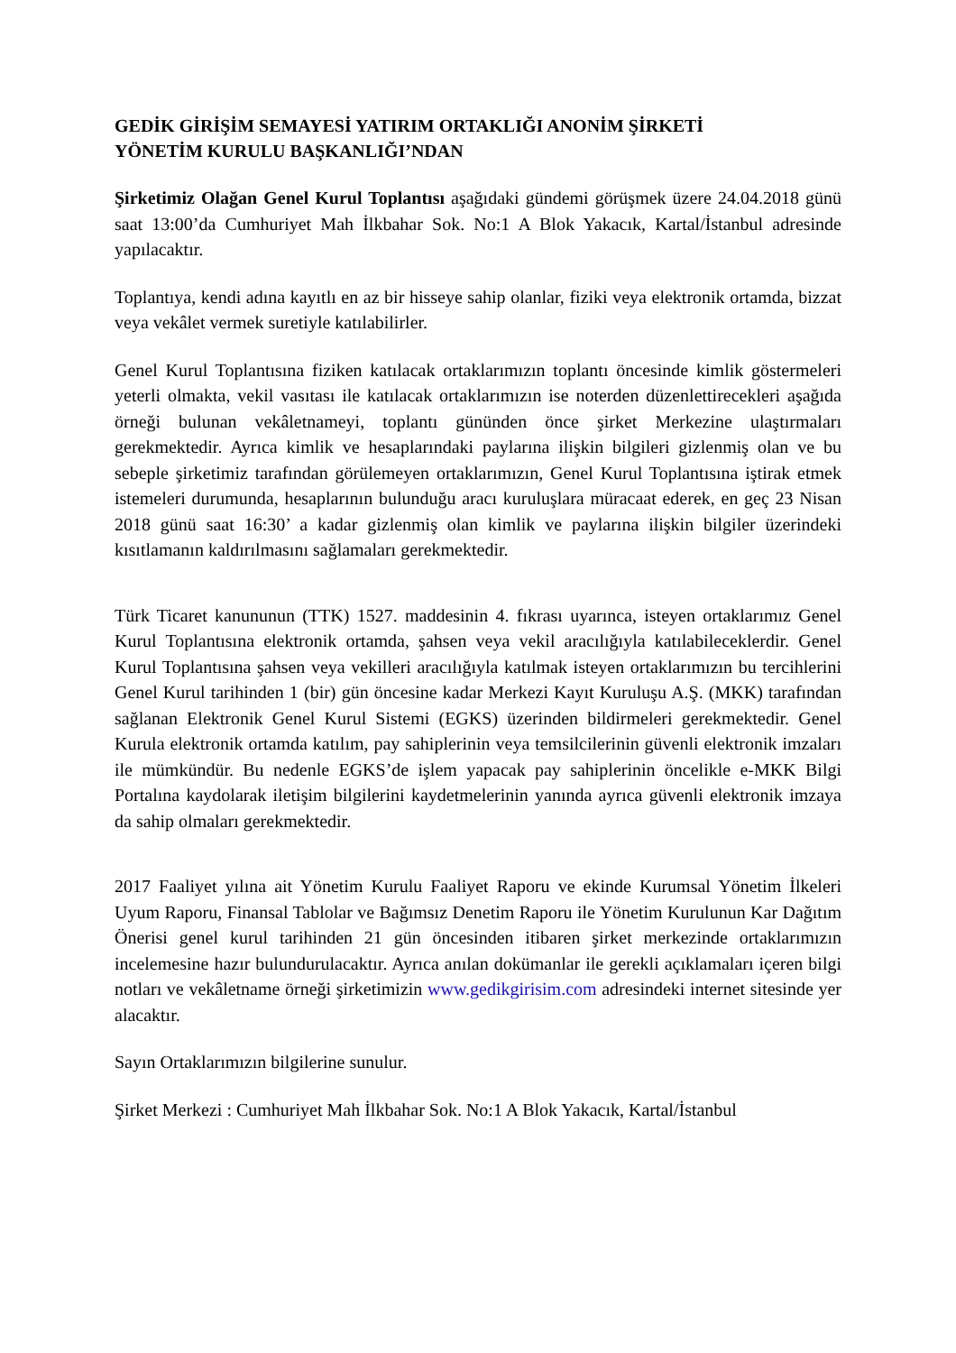GEDİK GİRİŞİM SEMAYESİ YATIRIM ORTAKLIĞI ANONİM ŞİRKETİ
YÖNETİM KURULU BAŞKANLIĞI’NDAN
Şirketimiz Olağan Genel Kurul Toplantısı aşağıdaki gündemi görüşmek üzere 24.04.2018 günü saat 13:00’da Cumhuriyet Mah İlkbahar Sok. No:1 A Blok Yakacık, Kartal/İstanbul adresinde yapılacaktır.
Toplantıya, kendi adına kayıtlı en az bir hisseye sahip olanlar, fiziki veya elektronik ortamda, bizzat veya vekâlet vermek suretiyle katılabilirler.
Genel Kurul Toplantısına fiziken katılacak ortaklarımızın toplantı öncesinde kimlik göstermeleri yeterli olmakta, vekil vasıtası ile katılacak ortaklarımızın ise noterden düzenlettirecekleri aşağıda örneği bulunan vekâletnameyi, toplantı gününden önce şirket Merkezine ulaştırmaları gerekmektedir. Ayrıca kimlik ve hesaplarındaki paylarına ilişkin bilgileri gizlenmiş olan ve bu sebeple şirketimiz tarafından görülemeyen ortaklarımızın, Genel Kurul Toplantısına iştirak etmek istemeleri durumunda, hesaplarının bulunduğu aracı kuruluşlara müracaat ederek, en geç 23 Nisan 2018 günü saat 16:30’ a kadar gizlenmiş olan kimlik ve paylarına ilişkin bilgiler üzerindeki kısıtlamanın kaldırılmasını sağlamaları gerekmektedir.
Türk Ticaret kanununun (TTK) 1527. maddesinin 4. fıkrası uyarınca, isteyen ortaklarımız Genel Kurul Toplantısına elektronik ortamda, şahsen veya vekil aracılığıyla katılabileceklerdir. Genel Kurul Toplantısına şahsen veya vekilleri aracılığıyla katılmak isteyen ortaklarımızın bu tercihlerini Genel Kurul tarihinden 1 (bir) gün öncesine kadar Merkezi Kayıt Kuruluşu A.Ş. (MKK) tarafından sağlanan Elektronik Genel Kurul Sistemi (EGKS) üzerinden bildirmeleri gerekmektedir. Genel Kurula elektronik ortamda katılım, pay sahiplerinin veya temsilcilerinin güvenli elektronik imzaları ile mümkündür. Bu nedenle EGKS’de işlem yapacak pay sahiplerinin öncelikle e-MKK Bilgi Portalına kaydolarak iletişim bilgilerini kaydetmelerinin yanında ayrıca güvenli elektronik imzaya da sahip olmaları gerekmektedir.
2017 Faaliyet yılına ait Yönetim Kurulu Faaliyet Raporu ve ekinde Kurumsal Yönetim İlkeleri Uyum Raporu, Finansal Tablolar ve Bağımsız Denetim Raporu ile Yönetim Kurulunun Kar Dağıtım Önerisi genel kurul tarihinden 21 gün öncesinden itibaren şirket merkezinde ortaklarımızın incelemesine hazır bulundurulacaktır. Ayrıca anılan dokümanlar ile gerekli açıklamaları içeren bilgi notları ve vekâletname örneği şirketimizin www.gedikgirisim.com adresindeki internet sitesinde yer alacaktır.
Sayın Ortaklarımızın bilgilerine sunulur.
Şirket Merkezi : Cumhuriyet Mah İlkbahar Sok. No:1 A Blok Yakacık, Kartal/İstanbul